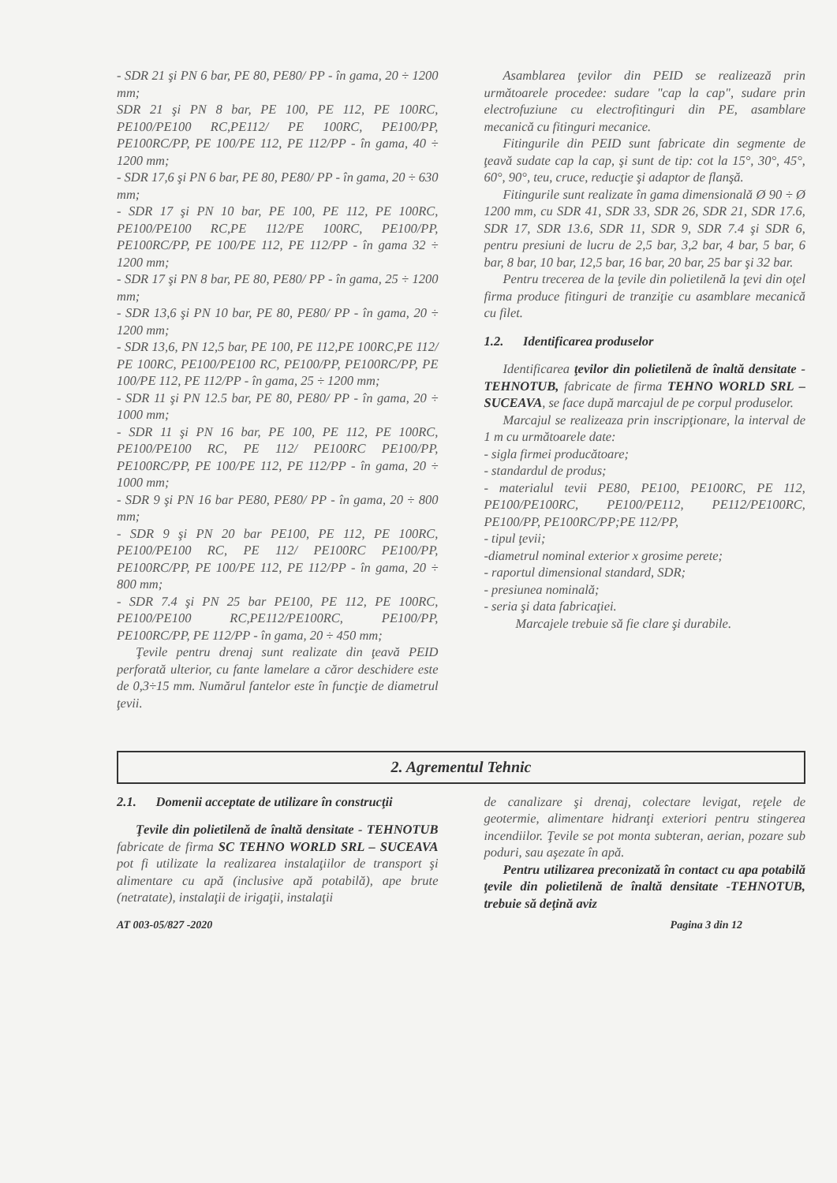- SDR 21 şi PN 6 bar, PE 80, PE80/ PP - în gama, 20 ÷ 1200 mm;
SDR 21 şi PN 8 bar, PE 100, PE 112, PE 100RC, PE100/PE100 RC,PE112/ PE 100RC, PE100/PP, PE100RC/PP, PE 100/PE 112, PE 112/PP - în gama, 40 ÷ 1200 mm;
- SDR 17,6 şi PN 6 bar, PE 80, PE80/ PP - în gama, 20 ÷ 630 mm;
- SDR 17 şi PN 10 bar, PE 100, PE 112, PE 100RC, PE100/PE100 RC,PE 112/PE 100RC, PE100/PP, PE100RC/PP, PE 100/PE 112, PE 112/PP - în gama 32 ÷ 1200 mm;
- SDR 17 şi PN 8 bar, PE 80, PE80/ PP - în gama, 25 ÷ 1200 mm;
- SDR 13,6 şi PN 10 bar, PE 80, PE80/ PP - în gama, 20 ÷ 1200 mm;
- SDR 13,6, PN 12,5 bar, PE 100, PE 112,PE 100RC,PE 112/ PE 100RC, PE100/PE100 RC, PE100/PP, PE100RC/PP, PE 100/PE 112, PE 112/PP - în gama, 25 ÷ 1200 mm;
- SDR 11 şi PN 12.5 bar, PE 80, PE80/ PP - în gama, 20 ÷ 1000 mm;
- SDR 11 şi PN 16 bar, PE 100, PE 112, PE 100RC, PE100/PE100 RC, PE 112/ PE100RC PE100/PP, PE100RC/PP, PE 100/PE 112, PE 112/PP - în gama, 20 ÷ 1000 mm;
- SDR 9 şi PN 16 bar PE80, PE80/ PP - în gama, 20 ÷ 800 mm;
- SDR 9 şi PN 20 bar PE100, PE 112, PE 100RC, PE100/PE100 RC, PE 112/ PE100RC PE100/PP, PE100RC/PP, PE 100/PE 112, PE 112/PP - în gama, 20 ÷ 800 mm;
- SDR 7.4 şi PN 25 bar PE100, PE 112, PE 100RC, PE100/PE100 RC,PE112/PE100RC, PE100/PP, PE100RC/PP, PE 112/PP - în gama, 20 ÷ 450 mm;
Ţevile pentru drenaj sunt realizate din ţeavă PEID perforată ulterior, cu fante lamelare a căror deschidere este de 0,3÷15 mm. Numărul fantelor este în funcţie de diametrul ţevii.
Asamblarea ţevilor din PEID se realizează prin următoarele procedee: sudare "cap la cap", sudare prin electrofuziune cu electrofitinguri din PE, asamblare mecanică cu fitinguri mecanice.
Fitingurile din PEID sunt fabricate din segmente de ţeavă sudate cap la cap, şi sunt de tip: cot la 15°, 30°, 45°, 60°, 90°, teu, cruce, reducţie şi adaptor de flanşă.
Fitingurile sunt realizate în gama dimensională Ø 90 ÷ Ø 1200 mm, cu SDR 41, SDR 33, SDR 26, SDR 21, SDR 17.6, SDR 17, SDR 13.6, SDR 11, SDR 9, SDR 7.4 şi SDR 6, pentru presiuni de lucru de 2,5 bar, 3,2 bar, 4 bar, 5 bar, 6 bar, 8 bar, 10 bar, 12,5 bar, 16 bar, 20 bar, 25 bar şi 32 bar.
Pentru trecerea de la ţevile din polietilenă la ţevi din oţel firma produce fitinguri de tranziţie cu asamblare mecanică cu filet.
1.2. Identificarea produselor
Identificarea ţevilor din polietilenă de înaltă densitate -TEHNOTUB, fabricate de firma TEHNO WORLD SRL – SUCEAVA, se face după marcajul de pe corpul produselor.
Marcajul se realizeaza prin inscripţionare, la interval de 1 m cu următoarele date:
- sigla firmei producătoare;
- standardul de produs;
- materialul tevii PE80, PE100, PE100RC, PE 112, PE100/PE100RC, PE100/PE112, PE112/PE100RC, PE100/PP, PE100RC/PP;PE 112/PP,
- tipul ţevii;
-diametrul nominal exterior x grosime perete;
- raportul dimensional standard, SDR;
- presiunea nominală;
- seria şi data fabricaţiei.
Marcajele trebuie să fie clare şi durabile.
2. Agrementul Tehnic
2.1. Domenii acceptate de utilizare în construcţii
Ţevile din polietilenă de înaltă densitate - TEHNOTUB fabricate de firma SC TEHNO WORLD SRL – SUCEAVA pot fi utilizate la realizarea instalaţiilor de transport şi alimentare cu apă (inclusive apă potabilă), ape brute (netratate), instalaţii de irigaţii, instalaţii
de canalizare şi drenaj, colectare levigat, reţele de geotermie, alimentare hidranţi exteriori pentru stingerea incendiilor. Ţevile se pot monta subteran, aerian, pozare sub poduri, sau aşezate în apă.
Pentru utilizarea preconizată în contact cu apa potabilă ţevile din polietilenă de înaltă densitate -TEHNOTUB, trebuie să deţină aviz
AT 003-05/827 -2020 Pagina 3 din 12